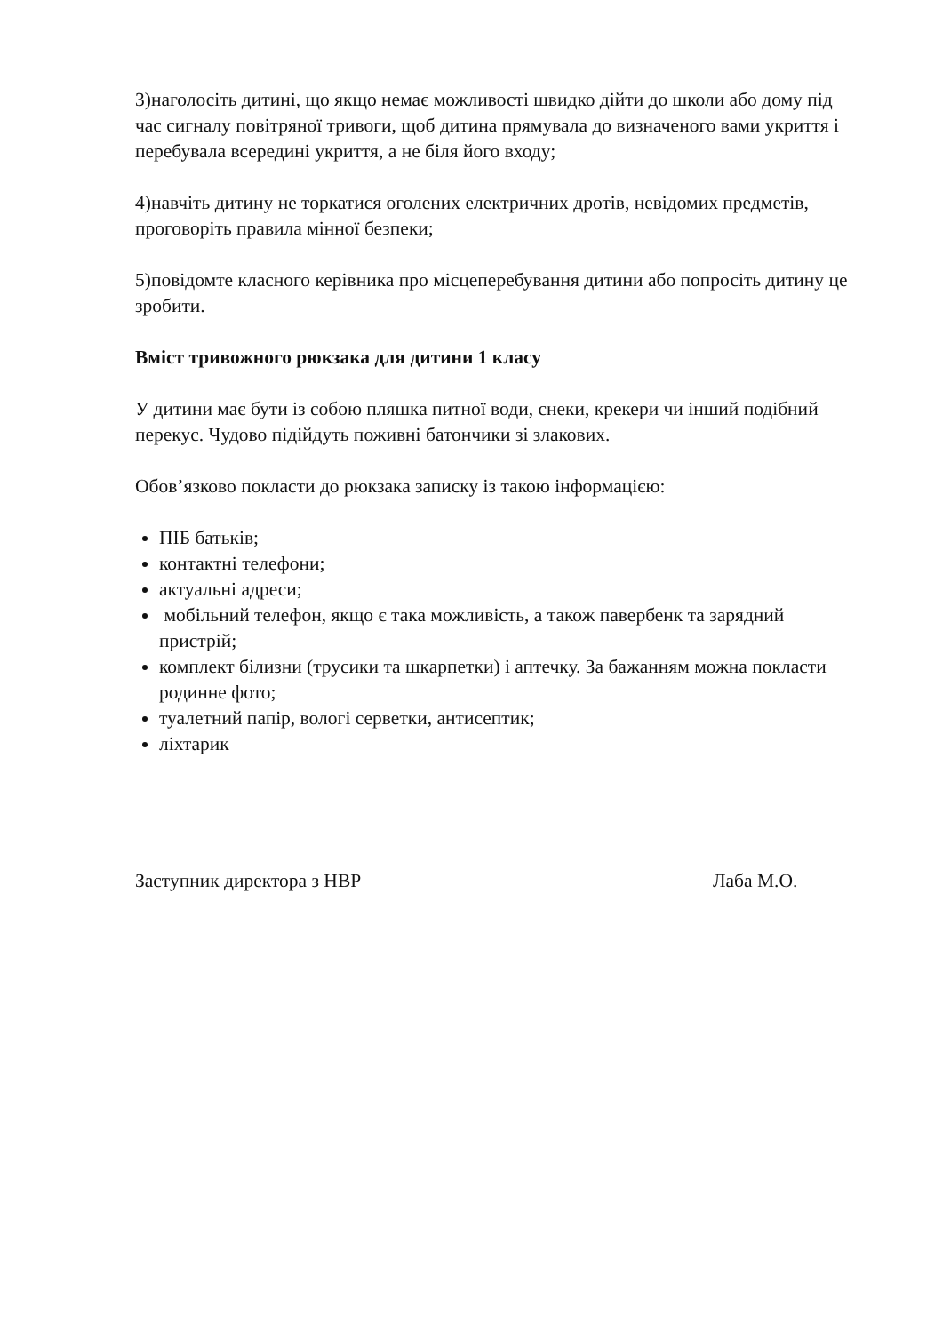3)наголосіть дитині, що якщо немає можливості швидко дійти до школи або дому під час сигналу повітряної тривоги, щоб дитина прямувала до визначеного вами укриття і перебувала всередині укриття, а не біля його входу;
4)навчіть дитину не торкатися оголених електричних дротів, невідомих предметів, проговоріть правила мінної безпеки;
5)повідомте класного керівника про місцеперебування дитини або попросіть дитину це зробити.
Вміст тривожного рюкзака для дитини 1 класу
У дитини має бути із собою пляшка питної води, снеки, крекери чи інший подібний перекус. Чудово підійдуть поживні батончики зі злакових.
Обов’язково покласти до рюкзака записку із такою інформацією:
ПІБ батьків;
контактні телефони;
актуальні адреси;
мобільний телефон, якщо є така можливість, а також павербенк та зарядний пристрій;
комплект білизни (трусики та шкарпетки) і аптечку. За бажанням можна покласти родинне фото;
туалетний папір, вологі серветки, антисептик;
ліхтарик
Заступник директора з НВР Лаба М.О.